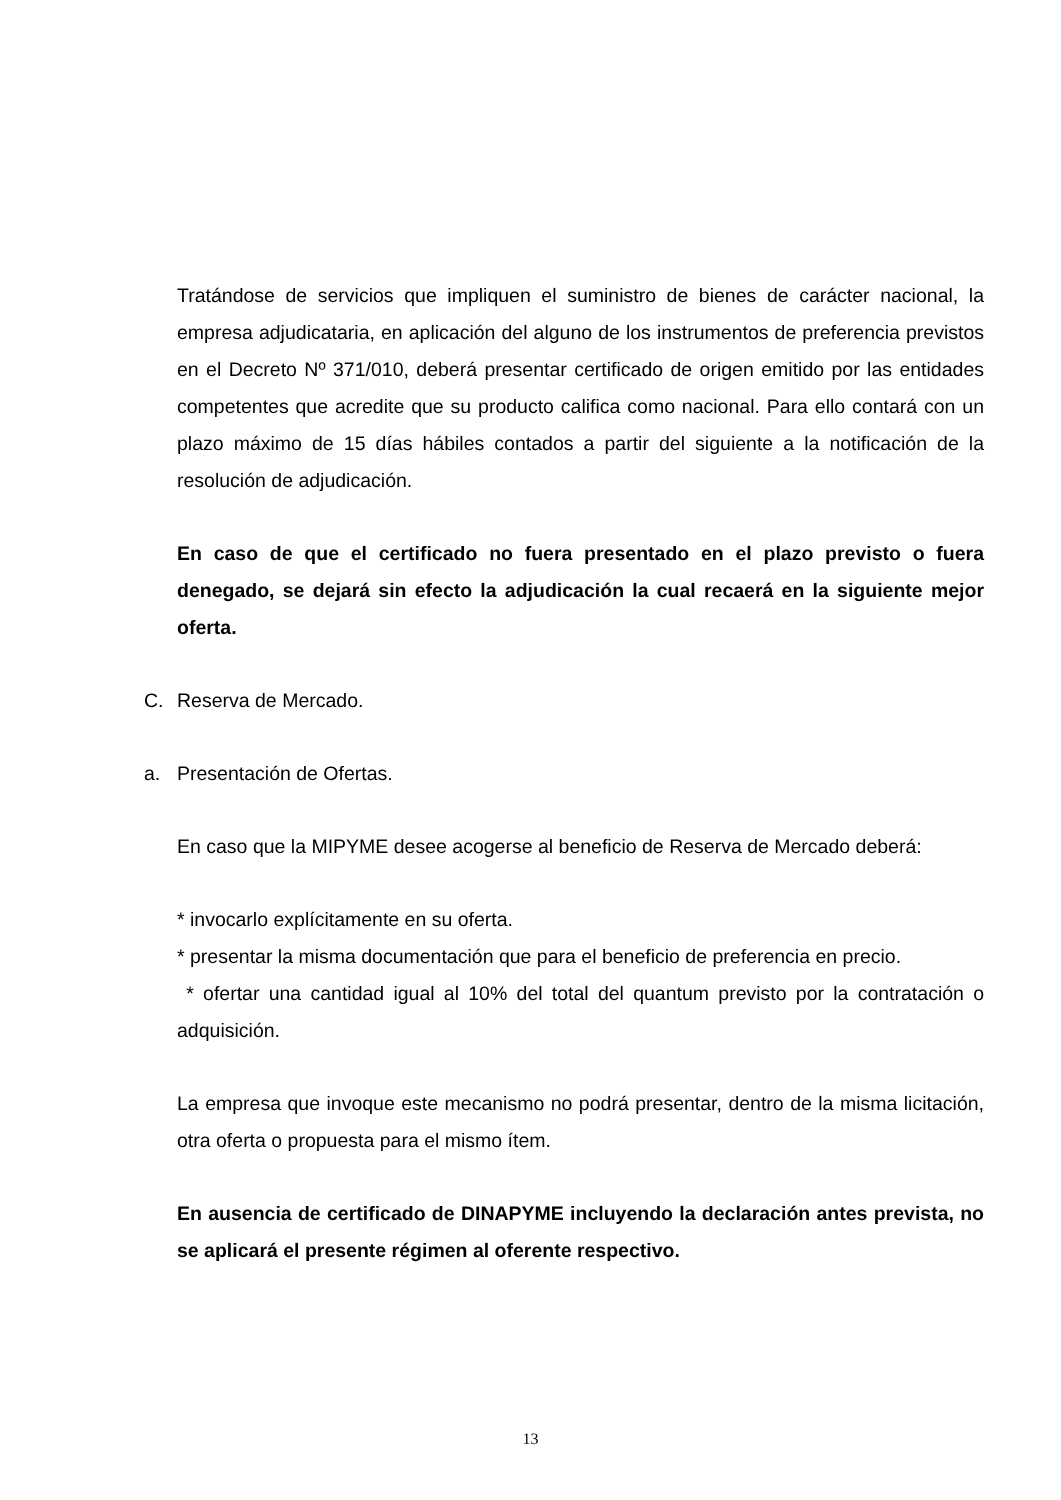Tratándose de servicios que impliquen el suministro de bienes de carácter nacional, la empresa adjudicataria, en aplicación del alguno de los instrumentos de preferencia previstos en el Decreto Nº 371/010, deberá presentar certificado de origen emitido por las entidades competentes que acredite que su producto califica como nacional. Para ello contará con un plazo máximo de 15 días hábiles contados a partir del siguiente a la notificación de la resolución de adjudicación.
En caso de que el certificado no fuera presentado en el plazo previsto o fuera denegado, se dejará sin efecto la adjudicación la cual recaerá en la siguiente mejor oferta.
C. Reserva de Mercado.
a. Presentación de Ofertas.
En caso que la MIPYME desee acogerse al beneficio de Reserva de Mercado deberá:
* invocarlo explícitamente en su oferta.
* presentar la misma documentación que para el beneficio de preferencia en precio.
* ofertar una cantidad igual al 10% del total del quantum previsto por la contratación o adquisición.
La empresa que invoque este mecanismo no podrá presentar, dentro de la misma licitación, otra oferta o propuesta para el mismo ítem.
En ausencia de certificado de DINAPYME incluyendo la declaración antes prevista, no se aplicará el presente régimen al oferente respectivo.
13